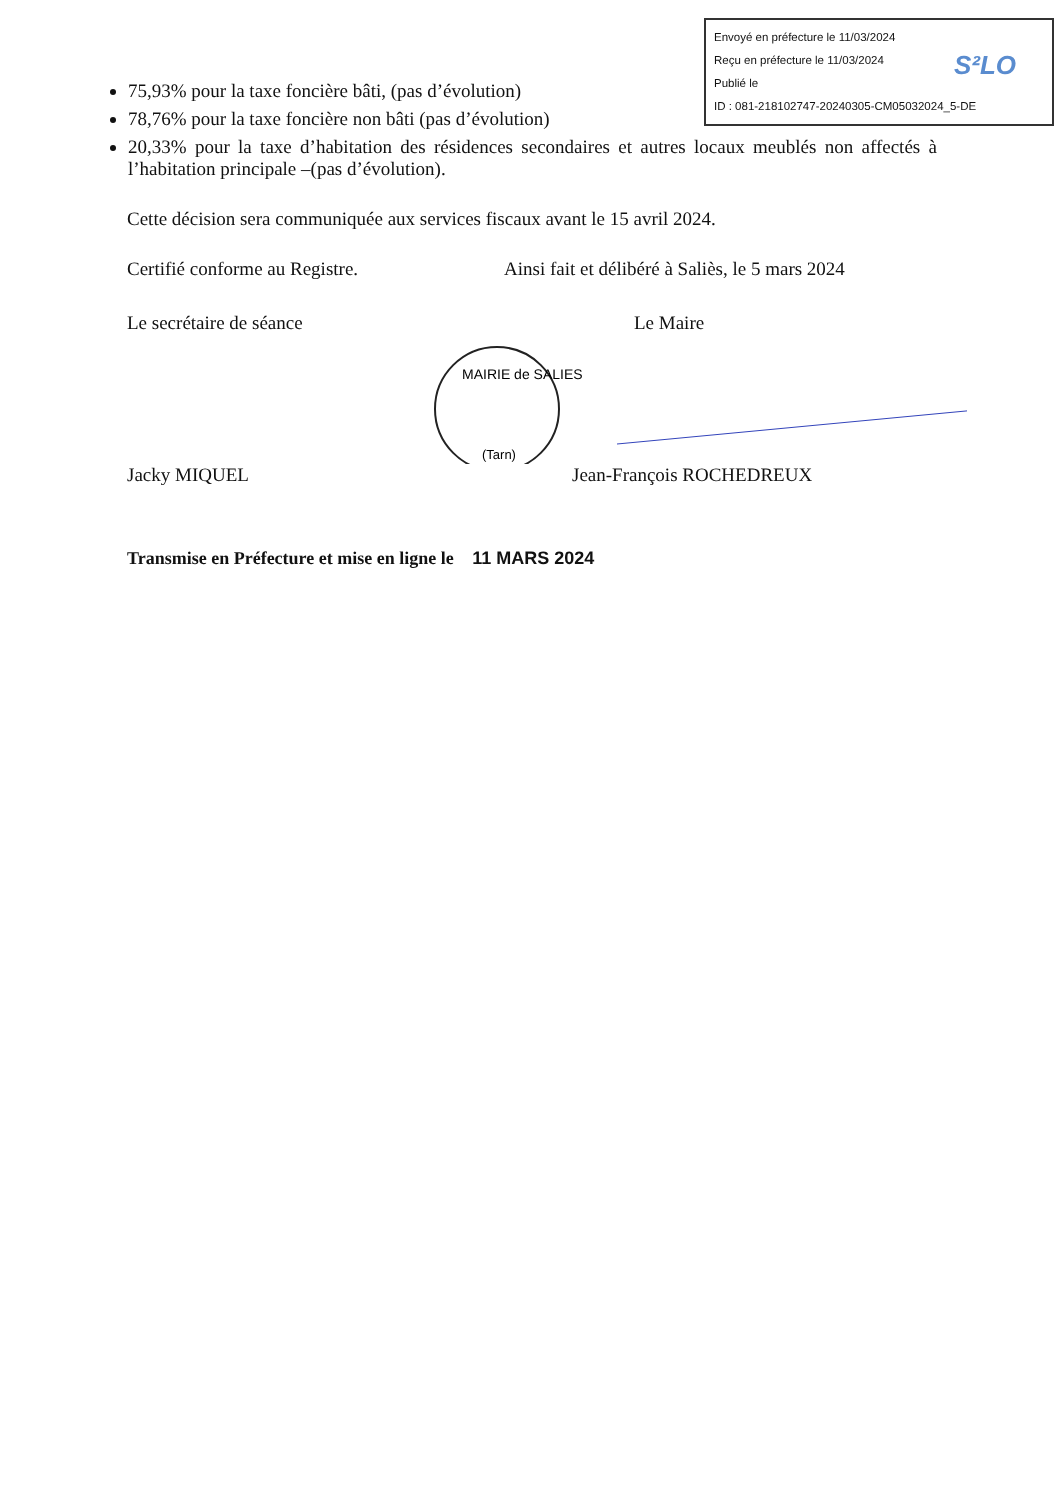Envoyé en préfecture le 11/03/2024
Reçu en préfecture le 11/03/2024
Publié le
ID : 081-218102747-20240305-CM05032024_5-DE
S²LO
75,93% pour la taxe foncière bâti, (pas d’évolution)
78,76% pour la taxe foncière non bâti (pas d’évolution)
20,33% pour la taxe d’habitation des résidences secondaires et autres locaux meublés non affectés à l’habitation principale –(pas d’évolution).
Cette décision sera communiquée aux services fiscaux avant le 15 avril 2024.
Certifié conforme au Registre. Ainsi fait et délibéré à Saliès, le 5 mars 2024
Le secrétaire de séance Le Maire
MAIRIE de SALIES
(Tarn)
Jacky MIQUEL Jean-François ROCHEDREUX
Transmise en Préfecture et mise en ligne le 11 MARS 2024